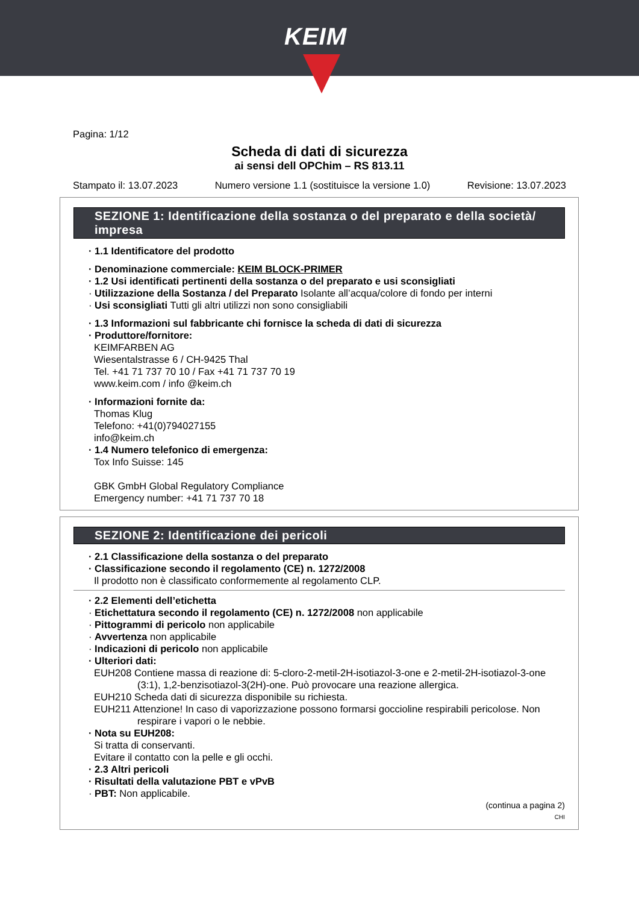KEIM
Pagina: 1/12
Scheda di dati di sicurezza
ai sensi dell OPChim – RS 813.11
Stampato il: 13.07.2023 Numero versione 1.1 (sostituisce la versione 1.0) Revisione: 13.07.2023
SEZIONE 1: Identificazione della sostanza o del preparato e della società/ impresa
· 1.1 Identificatore del prodotto
· Denominazione commerciale: KEIM BLOCK-PRIMER
· 1.2 Usi identificati pertinenti della sostanza o del preparato e usi sconsigliati
· Utilizzazione della Sostanza / del Preparato Isolante all’acqua/colore di fondo per interni
· Usi sconsigliati Tutti gli altri utilizzi non sono consigliabili
· 1.3 Informazioni sul fabbricante chi fornisce la scheda di dati di sicurezza
· Produttore/fornitore:
KEIMFARBEN AG
Wiesentalstrasse 6 / CH-9425 Thal
Tel. +41 71 737 70 10 / Fax +41 71 737 70 19
www.keim.com / info @keim.ch
· Informazioni fornite da:
Thomas Klug
Telefono: +41(0)794027155
info@keim.ch
· 1.4 Numero telefonico di emergenza:
Tox Info Suisse: 145
GBK GmbH Global Regulatory Compliance
Emergency number: +41 71 737 70 18
SEZIONE 2: Identificazione dei pericoli
· 2.1 Classificazione della sostanza o del preparato
· Classificazione secondo il regolamento (CE) n. 1272/2008
Il prodotto non è classificato conformemente al regolamento CLP.
· 2.2 Elementi dell’etichetta
· Etichettatura secondo il regolamento (CE) n. 1272/2008 non applicabile
· Pittogrammi di pericolo non applicabile
· Avvertenza non applicabile
· Indicazioni di pericolo non applicabile
· Ulteriori dati:
EUH208 Contiene massa di reazione di: 5-cloro-2-metil-2H-isotiazol-3-one e 2-metil-2H-isotiazol-3-one (3:1), 1,2-benzisotiazol-3(2H)-one. Può provocare una reazione allergica.
EUH210 Scheda dati di sicurezza disponibile su richiesta.
EUH211 Attenzione! In caso di vaporizzazione possono formarsi goccioline respirabili pericolose. Non respirare i vapori o le nebbie.
· Nota su EUH208:
Si tratta di conservanti.
Evitare il contatto con la pelle e gli occhi.
· 2.3 Altri pericoli
· Risultati della valutazione PBT e vPvB
· PBT: Non applicabile.
(continua a pagina 2)
CHI